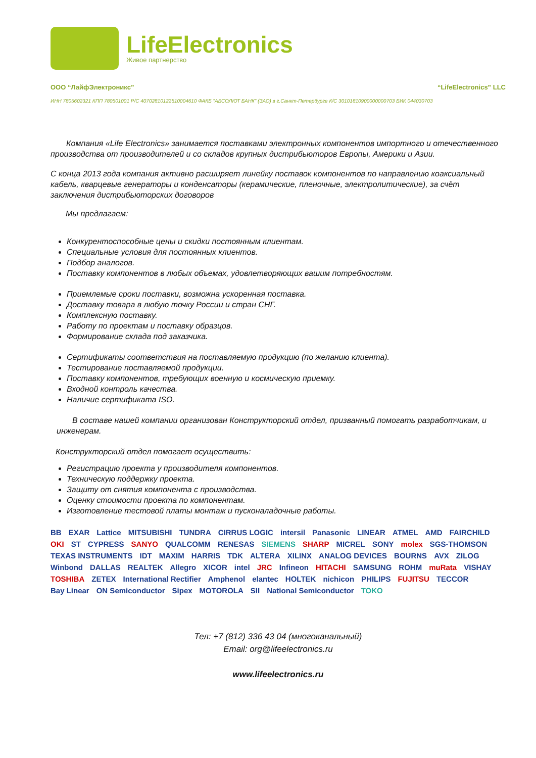LifeElectronics
Живое партнерство
ООО “ЛайфЭлектроникс” “LifeElectronics” LLC
ИНН 7805602321 КПП 780501001 Р/С 40702810122510004610 ФАКБ "АБСОЛЮТ БАНК" (ЗАО) в г.Санкт-Петербурге К/С 30101810900000000703 БИК 044030703
Компания «Life Electronics» занимается поставками электронных компонентов импортного и отечественного производства от производителей и со складов крупных дистрибьюторов Европы, Америки и Азии.
С конца 2013 года компания активно расширяет линейку поставок компонентов по направлению коаксиальный кабель, кварцевые генераторы и конденсаторы (керамические, пленочные, электролитические), за счёт заключения дистрибьюторских договоров
Мы предлагаем:
Конкурентоспособные цены и скидки постоянным клиентам.
Специальные условия для постоянных клиентов.
Подбор аналогов.
Поставку компонентов в любых объемах, удовлетворяющих вашим потребностям.
Приемлемые сроки поставки, возможна ускоренная поставка.
Доставку товара в любую точку России и стран СНГ.
Комплексную поставку.
Работу по проектам и поставку образцов.
Формирование склада под заказчика.
Сертификаты соответствия на поставляемую продукцию (по желанию клиента).
Тестирование поставляемой продукции.
Поставку компонентов, требующих военную и космическую приемку.
Входной контроль качества.
Наличие сертификата ISO.
В составе нашей компании организован Конструкторский отдел, призванный помогать разработчикам, и инженерам.
Конструкторский отдел помогает осуществить:
Регистрацию проекта у производителя компонентов.
Техническую поддержку проекта.
Защиту от снятия компонента с производства.
Оценку стоимости проекта по компонентам.
Изготовление тестовой платы монтаж и пусконаладочные работы.
BB EXAR Lattice MITSUBISHI TUNDRA CIRRUS LOGIC intersil Panasonic LINEAR ATMEL AMD FAIRCHILD OKI ST CYPRESS SANYO QUALCOMM RENESAS SIEMENS SHARP MICREL SONY molex SGS-THOMSON TEXAS INSTRUMENTS IDT MAXIM HARRIS TDK ALTERA XILINX ANALOG DEVICES BOURNS AVX ZILOG Winbond DALLAS REALTEK Allegro XICOR intel JRC Infineon HITACHI SAMSUNG ROHM muRata VISHAY TOSHIBA ZETEX International Rectifier Amphenol elantec HOLTEK nichicon PHILIPS FUJITSU TECCOR Bay Linear ON Semiconductor Sipex MOTOROLA SII National Semiconductor TOKO
Тел: +7 (812) 336 43 04 (многоканальный)
Email: org@lifeelectronics.ru
www.lifeelectronics.ru